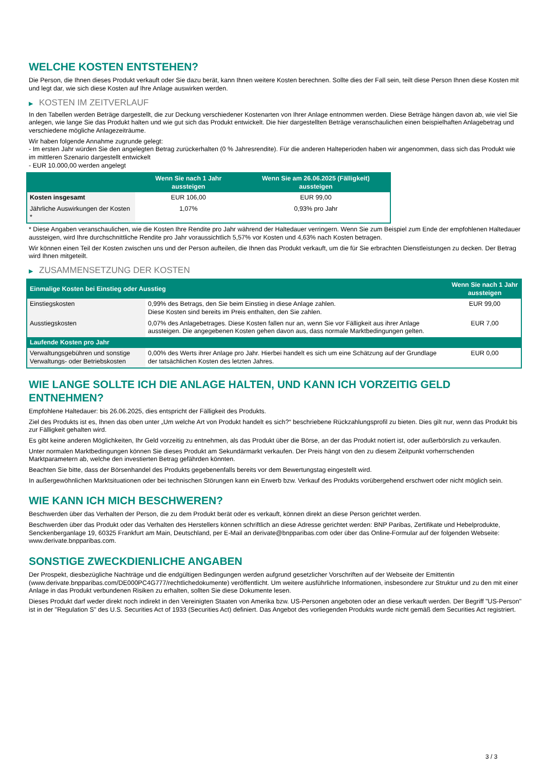WELCHE KOSTEN ENTSTEHEN?
Die Person, die Ihnen dieses Produkt verkauft oder Sie dazu berät, kann Ihnen weitere Kosten berechnen. Sollte dies der Fall sein, teilt diese Person Ihnen diese Kosten mit und legt dar, wie sich diese Kosten auf Ihre Anlage auswirken werden.
▶ KOSTEN IM ZEITVERLAUF
In den Tabellen werden Beträge dargestellt, die zur Deckung verschiedener Kostenarten von Ihrer Anlage entnommen werden. Diese Beträge hängen davon ab, wie viel Sie anlegen, wie lange Sie das Produkt halten und wie gut sich das Produkt entwickelt. Die hier dargestellten Beträge veranschaulichen einen beispielhaften Anlagebetrag und verschiedene mögliche Anlagezeiträume.
Wir haben folgende Annahme zugrunde gelegt:
- Im ersten Jahr würden Sie den angelegten Betrag zurückerhalten (0 % Jahresrendite). Für die anderen Halteperioden haben wir angenommen, dass sich das Produkt wie im mittleren Szenario dargestellt entwickelt
- EUR 10.000,00 werden angelegt
| | Wenn Sie nach 1 Jahr aussteigen | Wenn Sie am 26.06.2025 (Fälligkeit) aussteigen |
| --- | --- | --- |
| Kosten insgesamt | EUR 106,00 | EUR 99,00 |
| Jährliche Auswirkungen der Kosten * | 1,07% | 0,93% pro Jahr |
* Diese Angaben veranschaulichen, wie die Kosten Ihre Rendite pro Jahr während der Haltedauer verringern. Wenn Sie zum Beispiel zum Ende der empfohlenen Haltedauer aussteigen, wird Ihre durchschnittliche Rendite pro Jahr voraussichtlich 5,57% vor Kosten und 4,63% nach Kosten betragen.
Wir können einen Teil der Kosten zwischen uns und der Person aufteilen, die Ihnen das Produkt verkauft, um die für Sie erbrachten Dienstleistungen zu decken. Der Betrag wird Ihnen mitgeteilt.
▶ ZUSAMMENSETZUNG DER KOSTEN
| Einmalige Kosten bei Einstieg oder Ausstieg | | Wenn Sie nach 1 Jahr aussteigen |
| --- | --- | --- |
| Einstiegskosten | 0,99% des Betrags, den Sie beim Einstieg in diese Anlage zahlen. Diese Kosten sind bereits im Preis enthalten, den Sie zahlen. | EUR 99,00 |
| Ausstiegskosten | 0,07% des Anlagebetrages. Diese Kosten fallen nur an, wenn Sie vor Fälligkeit aus ihrer Anlage aussteigen. Die angegebenen Kosten gehen davon aus, dass normale Marktbedingungen gelten. | EUR 7,00 |
| Laufende Kosten pro Jahr | | |
| Verwaltungsgebühren und sonstige Verwaltungs- oder Betriebskosten | 0,00% des Werts ihrer Anlage pro Jahr. Hierbei handelt es sich um eine Schätzung auf der Grundlage der tatsächlichen Kosten des letzten Jahres. | EUR 0,00 |
WIE LANGE SOLLTE ICH DIE ANLAGE HALTEN, UND KANN ICH VORZEITIG GELD ENTNEHMEN?
Empfohlene Haltedauer: bis 26.06.2025, dies entspricht der Fälligkeit des Produkts.
Ziel des Produkts ist es, Ihnen das oben unter „Um welche Art von Produkt handelt es sich?“ beschriebene Rückzahlungsprofil zu bieten. Dies gilt nur, wenn das Produkt bis zur Fälligkeit gehalten wird.
Es gibt keine anderen Möglichkeiten, Ihr Geld vorzeitig zu entnehmen, als das Produkt über die Börse, an der das Produkt notiert ist, oder außerbörslich zu verkaufen.
Unter normalen Marktbedingungen können Sie dieses Produkt am Sekundärmarkt verkaufen. Der Preis hängt von den zu diesem Zeitpunkt vorherrschenden Marktparametern ab, welche den investierten Betrag gefährden könnten.
Beachten Sie bitte, dass der Börsenhandel des Produkts gegebenenfalls bereits vor dem Bewertungstag eingestellt wird.
In außergewöhnlichen Marktsituationen oder bei technischen Störungen kann ein Erwerb bzw. Verkauf des Produkts vorübergehend erschwert oder nicht möglich sein.
WIE KANN ICH MICH BESCHWEREN?
Beschwerden über das Verhalten der Person, die zu dem Produkt berät oder es verkauft, können direkt an diese Person gerichtet werden.
Beschwerden über das Produkt oder das Verhalten des Herstellers können schriftlich an diese Adresse gerichtet werden: BNP Paribas, Zertifikate und Hebelprodukte, Senckenberganlage 19, 60325 Frankfurt am Main, Deutschland, per E-Mail an derivate@bnpparibas.com oder über das Online-Formular auf der folgenden Webseite: www.derivate.bnpparibas.com.
SONSTIGE ZWECKDIENLICHE ANGABEN
Der Prospekt, diesbezügliche Nachträge und die endgültigen Bedingungen werden aufgrund gesetzlicher Vorschriften auf der Webseite der Emittentin (www.derivate.bnpparibas.com/DE000PC4G777/rechtlichedokumente) veröffentlicht. Um weitere ausführliche Informationen, insbesondere zur Struktur und zu den mit einer Anlage in das Produkt verbundenen Risiken zu erhalten, sollten Sie diese Dokumente lesen.
Dieses Produkt darf weder direkt noch indirekt in den Vereinigten Staaten von Amerika bzw. US-Personen angeboten oder an diese verkauft werden. Der Begriff "US-Person" ist in der "Regulation S" des U.S. Securities Act of 1933 (Securities Act) definiert. Das Angebot des vorliegenden Produkts wurde nicht gemäß dem Securities Act registriert.
3 / 3